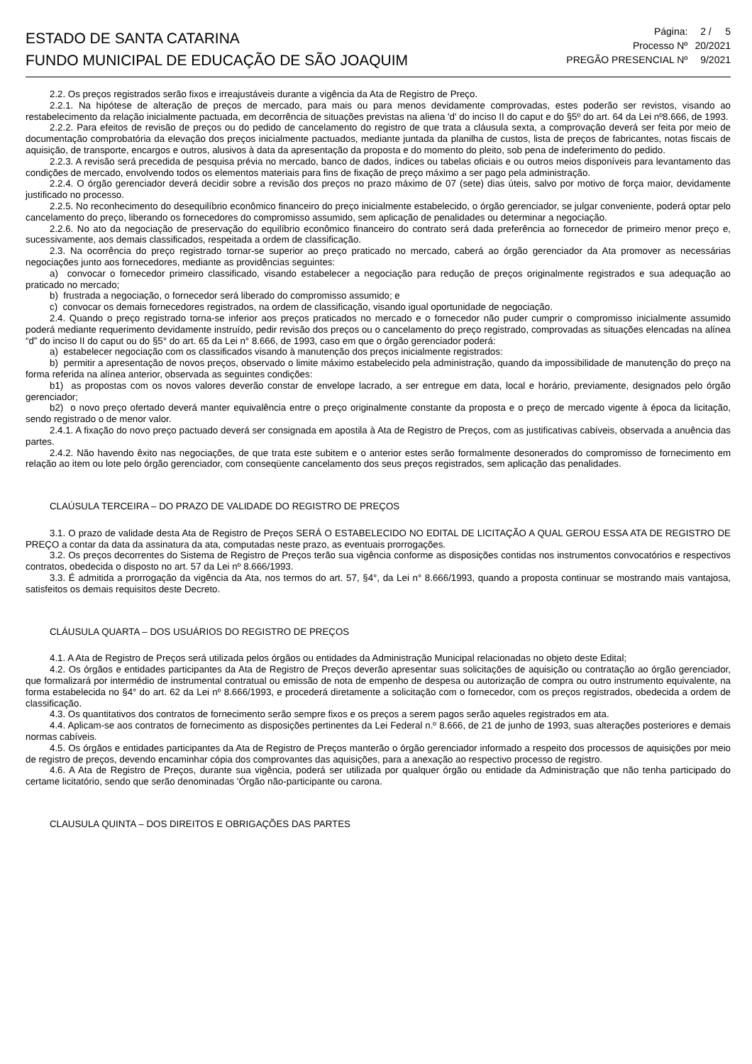ESTADO DE SANTA CATARINA
FUNDO MUNICIPAL DE EDUCAÇÃO DE SÃO JOAQUIM
| Página: | 2 / 5 |
| Processo Nº | 20/2021 |
| PREGÃO PRESENCIAL Nº | 9/2021 |
2.2. Os preços registrados serão fixos e irreajustáveis durante a vigência da Ata de Registro de Preço.
2.2.1. Na hipótese de alteração de preços de mercado, para mais ou para menos devidamente comprovadas, estes poderão ser revistos, visando ao restabelecimento da relação inicialmente pactuada, em decorrência de situações previstas na aliena 'd' do inciso II do caput e do §5º do art. 64 da Lei nº8.666, de 1993.
2.2.2. Para efeitos de revisão de preços ou do pedido de cancelamento do registro de que trata a cláusula sexta, a comprovação deverá ser feita por meio de documentação comprobatória da elevação dos preços inicialmente pactuados, mediante juntada da planilha de custos, lista de preços de fabricantes, notas fiscais de aquisição, de transporte, encargos e outros, alusivos à data da apresentação da proposta e do momento do pleito, sob pena de indeferimento do pedido.
2.2.3. A revisão será precedida de pesquisa prévia no mercado, banco de dados, índices ou tabelas oficiais e ou outros meios disponíveis para levantamento das condições de mercado, envolvendo todos os elementos materiais para fins de fixação de preço máximo a ser pago pela administração.
2.2.4. O órgão gerenciador deverá decidir sobre a revisão dos preços no prazo máximo de 07 (sete) dias úteis, salvo por motivo de força maior, devidamente justificado no processo.
2.2.5. No reconhecimento do desequilíbrio econômico financeiro do preço inicialmente estabelecido, o órgão gerenciador, se julgar conveniente, poderá optar pelo cancelamento do preço, liberando os fornecedores do compromisso assumido, sem aplicação de penalidades ou determinar a negociação.
2.2.6. No ato da negociação de preservação do equilíbrio econômico financeiro do contrato será dada preferência ao fornecedor de primeiro menor preço e, sucessivamente, aos demais classificados, respeitada a ordem de classificação.
2.3. Na ocorrência do preço registrado tornar-se superior ao preço praticado no mercado, caberá ao órgão gerenciador da Ata promover as necessárias negociações junto aos fornecedores, mediante as providências seguintes:
a) convocar o fornecedor primeiro classificado, visando estabelecer a negociação para redução de preços originalmente registrados e sua adequação ao praticado no mercado;
b) frustrada a negociação, o fornecedor será liberado do compromisso assumido; e
c) convocar os demais fornecedores registrados, na ordem de classificação, visando igual oportunidade de negociação.
2.4. Quando o preço registrado torna-se inferior aos preços praticados no mercado e o fornecedor não puder cumprir o compromisso inicialmente assumido poderá mediante requerimento devidamente instruído, pedir revisão dos preços ou o cancelamento do preço registrado, comprovadas as situações elencadas na alínea “d” do inciso II do caput ou do §5° do art. 65 da Lei n° 8.666, de 1993, caso em que o órgão gerenciador poderá:
a) estabelecer negociação com os classificados visando à manutenção dos preços inicialmente registrados:
b) permitir a apresentação de novos preços, observado o limite máximo estabelecido pela administração, quando da impossibilidade de manutenção do preço na forma referida na alínea anterior, observada as seguintes condições:
b1) as propostas com os novos valores deverão constar de envelope lacrado, a ser entregue em data, local e horário, previamente, designados pelo órgão gerenciador;
b2) o novo preço ofertado deverá manter equivalência entre o preço originalmente constante da proposta e o preço de mercado vigente à época da licitação, sendo registrado o de menor valor.
2.4.1. A fixação do novo preço pactuado deverá ser consignada em apostila à Ata de Registro de Preços, com as justificativas cabíveis, observada a anuência das partes.
2.4.2. Não havendo êxito nas negociações, de que trata este subitem e o anterior estes serão formalmente desonerados do compromisso de fornecimento em relação ao item ou lote pelo órgão gerenciador, com conseqüente cancelamento dos seus preços registrados, sem aplicação das penalidades.
CLAÚSULA TERCEIRA – DO PRAZO DE VALIDADE DO REGISTRO DE PREÇOS
3.1. O prazo de validade desta Ata de Registro de Preços SERÁ O ESTABELECIDO NO EDITAL DE LICITAÇÃO A QUAL GEROU ESSA ATA DE REGISTRO DE PREÇO a contar da data da assinatura da ata, computadas neste prazo, as eventuais prorrogações.
3.2. Os preços decorrentes do Sistema de Registro de Preços terão sua vigência conforme as disposições contidas nos instrumentos convocatórios e respectivos contratos, obedecida o disposto no art. 57 da Lei nº 8.666/1993.
3.3. É admitida a prorrogação da vigência da Ata, nos termos do art. 57, §4°, da Lei n° 8.666/1993, quando a proposta continuar se mostrando mais vantajosa, satisfeitos os demais requisitos deste Decreto.
CLÁUSULA QUARTA – DOS USUÁRIOS DO REGISTRO DE PREÇOS
4.1. A Ata de Registro de Preços será utilizada pelos órgãos ou entidades da Administração Municipal relacionadas no objeto deste Edital;
4.2. Os órgãos e entidades participantes da Ata de Registro de Preços deverão apresentar suas solicitações de aquisição ou contratação ao órgão gerenciador, que formalizará por intermédio de instrumental contratual ou emissão de nota de empenho de despesa ou autorização de compra ou outro instrumento equivalente, na forma estabelecida no §4° do art. 62 da Lei nº 8.666/1993, e procederá diretamente a solicitação com o fornecedor, com os preços registrados, obedecida a ordem de classificação.
4.3. Os quantitativos dos contratos de fornecimento serão sempre fixos e os preços a serem pagos serão aqueles registrados em ata.
4.4. Aplicam-se aos contratos de fornecimento as disposições pertinentes da Lei Federal n.º 8.666, de 21 de junho de 1993, suas alterações posteriores e demais normas cabíveis.
4.5. Os órgãos e entidades participantes da Ata de Registro de Preços manterão o órgão gerenciador informado a respeito dos processos de aquisições por meio de registro de preços, devendo encaminhar cópia dos comprovantes das aquisições, para a anexação ao respectivo processo de registro.
4.6. A Ata de Registro de Preços, durante sua vigência, poderá ser utilizada por qualquer órgão ou entidade da Administração que não tenha participado do certame licitatório, sendo que serão denominadas 'Órgão não-participante ou carona.
CLAUSULA QUINTA – DOS DIREITOS E OBRIGAÇÕES DAS PARTES